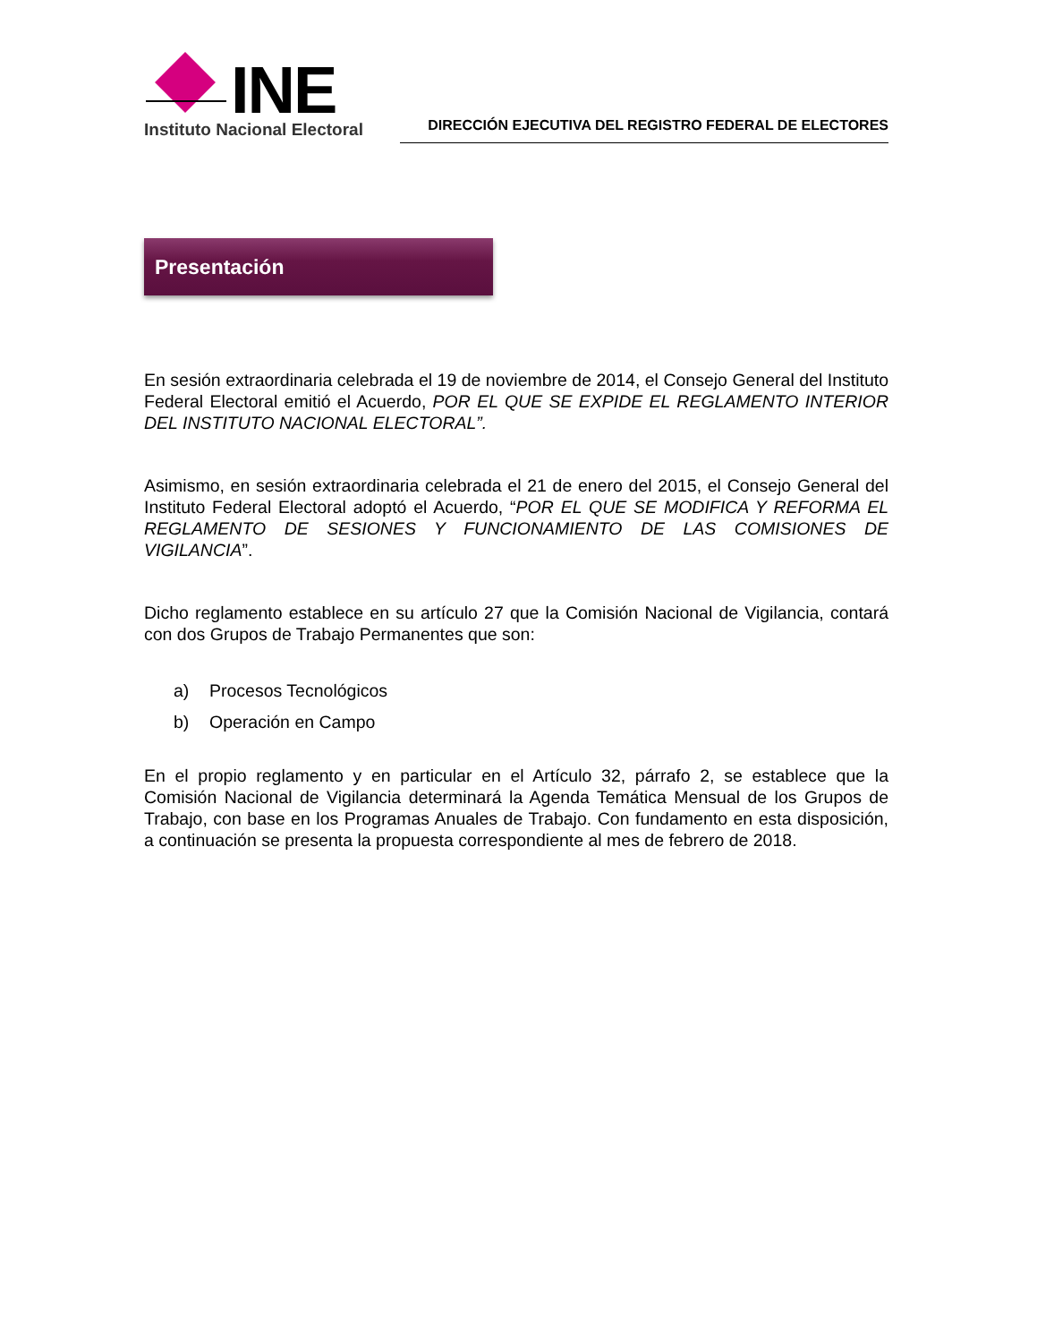INE
Instituto Nacional Electoral
DIRECCIÓN EJECUTIVA DEL REGISTRO FEDERAL DE ELECTORES
Presentación
En sesión extraordinaria celebrada el 19 de noviembre de 2014, el Consejo General del Instituto Federal Electoral emitió el Acuerdo, POR EL QUE SE EXPIDE EL REGLAMENTO INTERIOR DEL INSTITUTO NACIONAL ELECTORAL”.
Asimismo, en sesión extraordinaria celebrada el 21 de enero del 2015, el Consejo General del Instituto Federal Electoral adoptó el Acuerdo, “POR EL QUE SE MODIFICA Y REFORMA EL REGLAMENTO DE SESIONES Y FUNCIONAMIENTO DE LAS COMISIONES DE VIGILANCIA”.
Dicho reglamento establece en su artículo 27 que la Comisión Nacional de Vigilancia, contará con dos Grupos de Trabajo Permanentes que son:
a) Procesos Tecnológicos
b) Operación en Campo
En el propio reglamento y en particular en el Artículo 32, párrafo 2, se establece que la Comisión Nacional de Vigilancia determinará la Agenda Temática Mensual de los Grupos de Trabajo, con base en los Programas Anuales de Trabajo. Con fundamento en esta disposición, a continuación se presenta la propuesta correspondiente al mes de febrero de 2018.